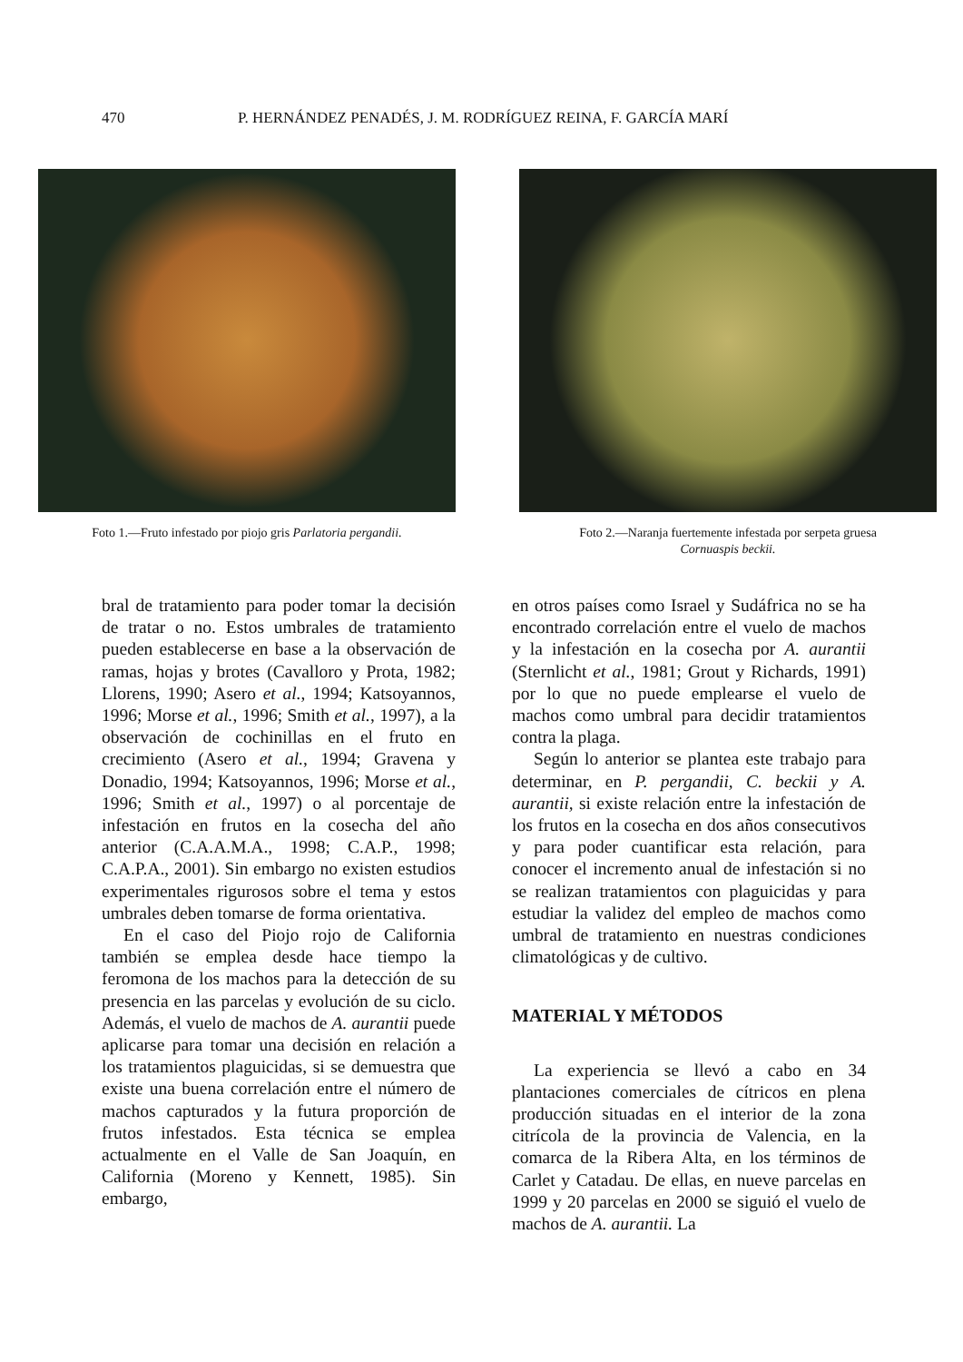470 P. HERNÁNDEZ PENADÉS, J. M. RODRÍGUEZ REINA, F. GARCÍA MARÍ
Foto 1.—Fruto infestado por piojo gris Parlatoria pergandii.
Foto 2.—Naranja fuertemente infestada por serpeta gruesa Cornuaspis beckii.
bral de tratamiento para poder tomar la decisión de tratar o no. Estos umbrales de tratamiento pueden establecerse en base a la observación de ramas, hojas y brotes (Cavalloro y Prota, 1982; Llorens, 1990; Asero et al., 1994; Katsoyannos, 1996; Morse et al., 1996; Smith et al., 1997), a la observación de cochinillas en el fruto en crecimiento (Asero et al., 1994; Gravena y Donadio, 1994; Katsoyannos, 1996; Morse et al., 1996; Smith et al., 1997) o al porcentaje de infestación en frutos en la cosecha del año anterior (C.A.A.M.A., 1998; C.A.P., 1998; C.A.P.A., 2001). Sin embargo no existen estudios experimentales rigurosos sobre el tema y estos umbrales deben tomarse de forma orientativa.
En el caso del Piojo rojo de California también se emplea desde hace tiempo la feromona de los machos para la detección de su presencia en las parcelas y evolución de su ciclo. Además, el vuelo de machos de A. aurantii puede aplicarse para tomar una decisión en relación a los tratamientos plaguicidas, si se demuestra que existe una buena correlación entre el número de machos capturados y la futura proporción de frutos infestados. Esta técnica se emplea actualmente en el Valle de San Joaquín, en California (Moreno y Kennett, 1985). Sin embargo,
en otros países como Israel y Sudáfrica no se ha encontrado correlación entre el vuelo de machos y la infestación en la cosecha por A. aurantii (Sternlicht et al., 1981; Grout y Richards, 1991) por lo que no puede emplearse el vuelo de machos como umbral para decidir tratamientos contra la plaga.
Según lo anterior se plantea este trabajo para determinar, en P. pergandii, C. beckii y A. aurantii, si existe relación entre la infestación de los frutos en la cosecha en dos años consecutivos y para poder cuantificar esta relación, para conocer el incremento anual de infestación si no se realizan tratamientos con plaguicidas y para estudiar la validez del empleo de machos como umbral de tratamiento en nuestras condiciones climatológicas y de cultivo.
MATERIAL Y MÉTODOS
La experiencia se llevó a cabo en 34 plantaciones comerciales de cítricos en plena producción situadas en el interior de la zona citrícola de la provincia de Valencia, en la comarca de la Ribera Alta, en los términos de Carlet y Catadau. De ellas, en nueve parcelas en 1999 y 20 parcelas en 2000 se siguió el vuelo de machos de A. aurantii. La